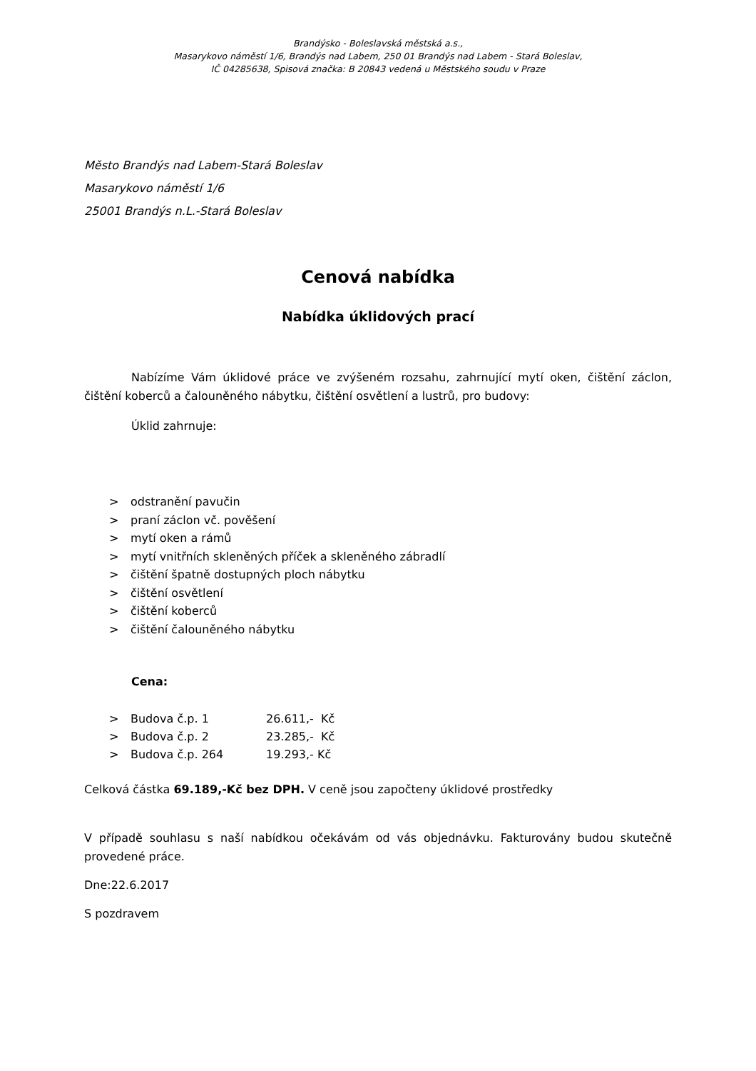Brandýsko - Boleslavská městská a.s.,
Masarykovo náměstí 1/6, Brandýs nad Labem, 250 01 Brandýs nad Labem - Stará Boleslav,
IČ 04285638, Spisová značka: B 20843 vedená u Městského soudu v Praze
Město Brandýs nad Labem-Stará Boleslav
Masarykovo náměstí 1/6
25001 Brandýs n.L.-Stará Boleslav
Cenová nabídka
Nabídka úklidových prací
Nabízíme Vám úklidové práce ve zvýšeném rozsahu, zahrnující mytí oken, čištění záclon, čištění koberců a čalouněného nábytku, čištění osvětlení a lustrů, pro budovy:
Úklid zahrnuje:
> odstranění pavučin
> praní záclon vč. pověšení
> mytí oken a rámů
> mytí vnitřních skleněných příček a skleněného zábradlí
> čištění špatně dostupných ploch nábytku
> čištění osvětlení
> čištění koberců
> čištění čalouněného nábytku
Cena:
| > | Budova č.p. 1 | 26.611,- Kč |
| > | Budova č.p. 2 | 23.285,- Kč |
| > | Budova č.p. 264 | 19.293,- Kč |
Celková částka 69.189,-Kč bez DPH. V ceně jsou započteny úklidové prostředky
V případě souhlasu s naší nabídkou očekávám od vás objednávku. Fakturovány budou skutečně provedené práce.
Dne:22.6.2017
S pozdravem